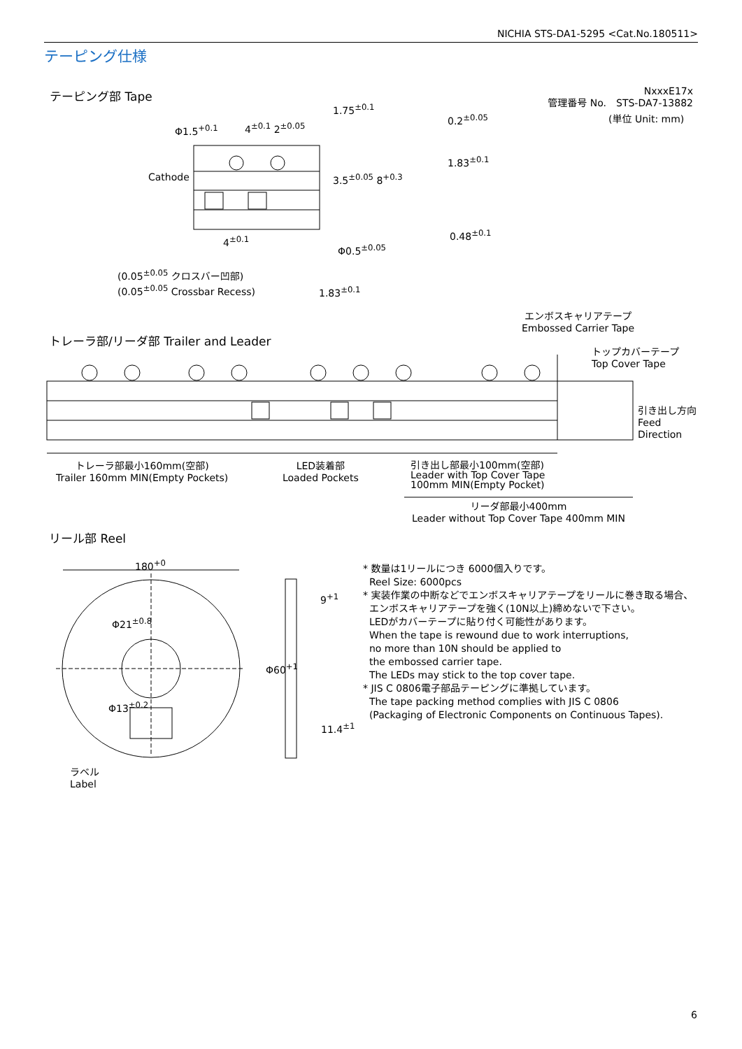NICHIA STS-DA1-5295 <Cat.No.180511>
テーピング仕様
テーピング部 Tape
NxxxE17x
管理番号 No.　STS-DA7-13882
(単位 Unit: mm)
Φ1.5<sup>+0.1</sup> 4<sup>±0.1</sup> 2<sup>±0.05</sup>
1.75<sup>±0.1</sup>
0.2<sup>±0.05</sup>
Cathode
1.83<sup>±0.1</sup>
3.5<sup>±0.05</sup> 8<sup>+0.3</sup>
0.48<sup>±0.1</sup>
4<sup>±0.1</sup>
Φ0.5<sup>±0.05</sup>
(0.05<sup>±0.05</sup> クロスバー凹部)
(0.05<sup>±0.05</sup> Crossbar Recess)
1.83<sup>±0.1</sup>
エンボスキャリアテープ
Embossed Carrier Tape
トレーラ部/リーダ部 Trailer and Leader
トップカバーテープ
Top Cover Tape
引き出し方向
Feed
Direction
トレーラ部最小160mm(空部)
Trailer 160mm MIN(Empty Pockets)
LED装着部
Loaded Pockets
引き出し部最小100mm(空部)
Leader with Top Cover Tape
100mm MIN(Empty Pocket)
リーダ部最小400mm
Leader without Top Cover Tape 400mm MIN
リール部 Reel
180<sup>+0</sup>
9<sup>+1</sup>
Φ21<sup>±0.8</sup>
Φ60<sup>+1</sup>
Φ13<sup>±0.2</sup>
11.4<sup>±1</sup>
ラベル
Label
* 数量は1リールにつき 6000個入りです。
Reel Size: 6000pcs
* 実装作業の中断などでエンボスキャリアテープをリールに巻き取る場合、
エンボスキャリアテープを強く(10N以上)締めないで下さい。
LEDがカバーテープに貼り付く可能性があります。
When the tape is rewound due to work interruptions,
no more than 10N should be applied to
the embossed carrier tape.
The LEDs may stick to the top cover tape.
* JIS C 0806電子部品テーピングに準拠しています。
The tape packing method complies with JIS C 0806
(Packaging of Electronic Components on Continuous Tapes).
6